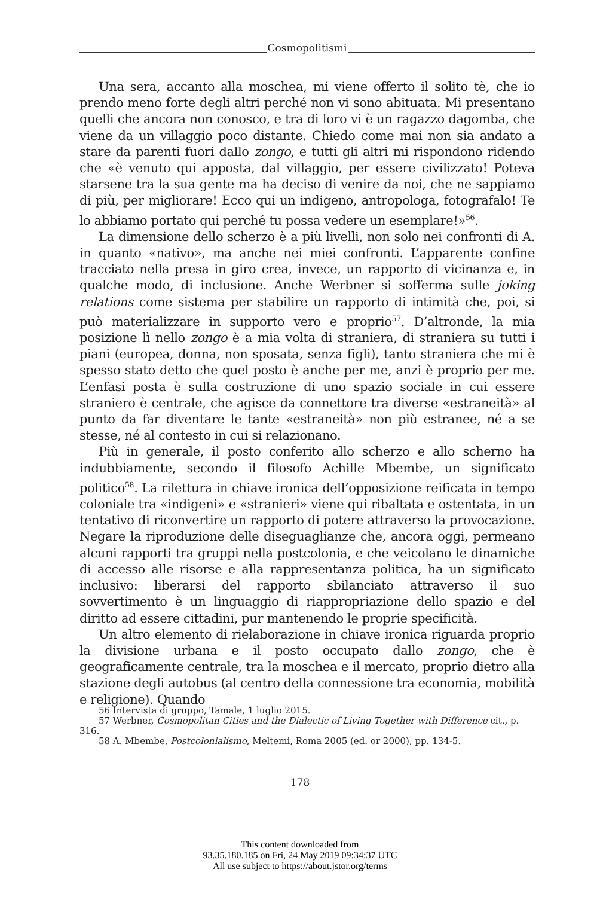Cosmopolitismi
Una sera, accanto alla moschea, mi viene offerto il solito tè, che io prendo meno forte degli altri perché non vi sono abituata. Mi presentano quelli che ancora non conosco, e tra di loro vi è un ragazzo dagomba, che viene da un villaggio poco distante. Chiedo come mai non sia andato a stare da parenti fuori dallo zongo, e tutti gli altri mi rispondono ridendo che «è venuto qui apposta, dal villaggio, per essere civilizzato! Poteva starsene tra la sua gente ma ha deciso di venire da noi, che ne sappiamo di più, per migliorare! Ecco qui un indigeno, antropologa, fotografalo! Te lo abbiamo portato qui perché tu possa vedere un esemplare!»<sup>56</sup>.
La dimensione dello scherzo è a più livelli, non solo nei confronti di A. in quanto «nativo», ma anche nei miei confronti. L’apparente confine tracciato nella presa in giro crea, invece, un rapporto di vicinanza e, in qualche modo, di inclusione. Anche Werbner si sofferma sulle joking relations come sistema per stabilire un rapporto di intimità che, poi, si può materializzare in supporto vero e proprio<sup>57</sup>. D’altronde, la mia posizione lì nello zongo è a mia volta di straniera, di straniera su tutti i piani (europea, donna, non sposata, senza figli), tanto straniera che mi è spesso stato detto che quel posto è anche per me, anzi è proprio per me. L’enfasi posta è sulla costruzione di uno spazio sociale in cui essere straniero è centrale, che agisce da connettore tra diverse «estraneità» al punto da far diventare le tante «estraneità» non più estranee, né a se stesse, né al contesto in cui si relazionano.
Più in generale, il posto conferito allo scherzo e allo scherno ha indubbiamente, secondo il filosofo Achille Mbembe, un significato politico<sup>58</sup>. La rilettura in chiave ironica dell’opposizione reificata in tempo coloniale tra «indigeni» e «stranieri» viene qui ribaltata e ostentata, in un tentativo di riconvertire un rapporto di potere attraverso la provocazione. Negare la riproduzione delle diseguaglianze che, ancora oggi, permeano alcuni rapporti tra gruppi nella postcolonia, e che veicolano le dinamiche di accesso alle risorse e alla rappresentanza politica, ha un significato inclusivo: liberarsi del rapporto sbilanciato attraverso il suo sovvertimento è un linguaggio di riappropriazione dello spazio e del diritto ad essere cittadini, pur mantenendo le proprie specificità.
Un altro elemento di rielaborazione in chiave ironica riguarda proprio la divisione urbana e il posto occupato dallo zongo, che è geograficamente centrale, tra la moschea e il mercato, proprio dietro alla stazione degli autobus (al centro della connessione tra economia, mobilità e religione). Quando
56 Intervista di gruppo, Tamale, 1 luglio 2015.
57 Werbner, Cosmopolitan Cities and the Dialectic of Living Together with Difference cit., p. 316.
58 A. Mbembe, Postcolonialismo, Meltemi, Roma 2005 (ed. or 2000), pp. 134-5.
178
This content downloaded from
93.35.180.185 on Fri, 24 May 2019 09:34:37 UTC
All use subject to https://about.jstor.org/terms